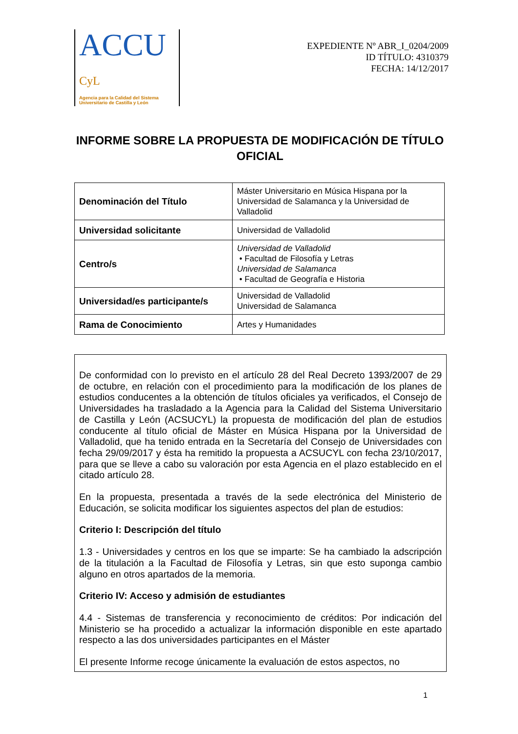ACCU CyL
Agencia para la Calidad del Sistema
Universitario de Castilla y León
EXPEDIENTE Nº ABR_I_0204/2009
ID TÍTULO: 4310379
FECHA: 14/12/2017
INFORME SOBRE LA PROPUESTA DE MODIFICACIÓN DE TÍTULO OFICIAL
| Denominación del Título | Máster Universitario en Música Hispana por la Universidad de Salamanca y la Universidad de Valladolid |
| Universidad solicitante | Universidad de Valladolid |
| Centro/s | Universidad de Valladolid • Facultad de Filosofía y Letras Universidad de Salamanca • Facultad de Geografía e Historia |
| Universidad/es participante/s | Universidad de Valladolid Universidad de Salamanca |
| Rama de Conocimiento | Artes y Humanidades |
De conformidad con lo previsto en el artículo 28 del Real Decreto 1393/2007 de 29 de octubre, en relación con el procedimiento para la modificación de los planes de estudios conducentes a la obtención de títulos oficiales ya verificados, el Consejo de Universidades ha trasladado a la Agencia para la Calidad del Sistema Universitario de Castilla y León (ACSUCYL) la propuesta de modificación del plan de estudios conducente al título oficial de Máster en Música Hispana por la Universidad de Valladolid, que ha tenido entrada en la Secretaría del Consejo de Universidades con fecha 29/09/2017 y ésta ha remitido la propuesta a ACSUCYL con fecha 23/10/2017, para que se lleve a cabo su valoración por esta Agencia en el plazo establecido en el citado artículo 28.
En la propuesta, presentada a través de la sede electrónica del Ministerio de Educación, se solicita modificar los siguientes aspectos del plan de estudios:
Criterio I: Descripción del título
1.3 - Universidades y centros en los que se imparte: Se ha cambiado la adscripción de la titulación a la Facultad de Filosofía y Letras, sin que esto suponga cambio alguno en otros apartados de la memoria.
Criterio IV: Acceso y admisión de estudiantes
4.4 - Sistemas de transferencia y reconocimiento de créditos: Por indicación del Ministerio se ha procedido a actualizar la información disponible en este apartado respecto a las dos universidades participantes en el Máster
El presente Informe recoge únicamente la evaluación de estos aspectos, no
1